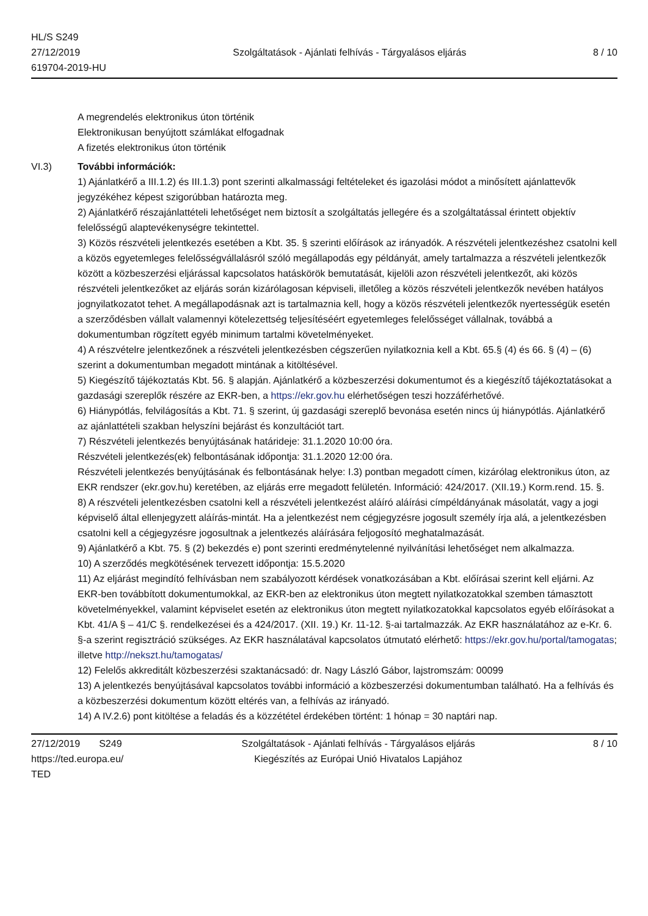HL/S S249
27/12/2019
619704-2019-HU
Szolgáltatások - Ajánlati felhívás - Tárgyalásos eljárás
8 / 10
A megrendelés elektronikus úton történik
Elektronikusan benyújtott számlákat elfogadnak
A fizetés elektronikus úton történik
VI.3) További információk:
1) Ajánlatkérő a III.1.2) és III.1.3) pont szerinti alkalmassági feltételeket és igazolási módot a minősített ajánlattevők jegyzékéhez képest szigorúbban határozta meg.
2) Ajánlatkérő részajánlattételi lehetőséget nem biztosít a szolgáltatás jellegére és a szolgáltatással érintett objektív felelősségű alaptevékenységre tekintettel.
3) Közös részvételi jelentkezés esetében a Kbt. 35. § szerinti előírások az irányadók. A részvételi jelentkezéshez csatolni kell a közös egyetemleges felelősségvállalásról szóló megállapodás egy példányát, amely tartalmazza a részvételi jelentkezők között a közbeszerzési eljárással kapcsolatos hatáskörök bemutatását, kijelöli azon részvételi jelentkezőt, aki közös részvételi jelentkezőket az eljárás során kizárólagosan képviseli, illetőleg a közös részvételi jelentkezők nevében hatályos jognyilatkozatot tehet. A megállapodásnak azt is tartalmaznia kell, hogy a közös részvételi jelentkezők nyertességük esetén a szerződésben vállalt valamennyi kötelezettség teljesítéséért egyetemleges felelősséget vállalnak, továbbá a dokumentumban rögzített egyéb minimum tartalmi követelményeket.
4) A részvételre jelentkezőnek a részvételi jelentkezésben cégszerűen nyilatkoznia kell a Kbt. 65.§ (4) és 66. § (4) – (6) szerint a dokumentumban megadott mintának a kitöltésével.
5) Kiegészítő tájékoztatás Kbt. 56. § alapján. Ajánlatkérő a közbeszerzési dokumentumot és a kiegészítő tájékoztatásokat a gazdasági szereplők részére az EKR-ben, a https://ekr.gov.hu elérhetőségen teszi hozzáférhetővé.
6) Hiánypótlás, felvilágosítás a Kbt. 71. § szerint, új gazdasági szereplő bevonása esetén nincs új hiánypótlás. Ajánlatkérő az ajánlattételi szakban helyszíni bejárást és konzultációt tart.
7) Részvételi jelentkezés benyújtásának határideje: 31.1.2020 10:00 óra.
Részvételi jelentkezés(ek) felbontásának időpontja: 31.1.2020 12:00 óra.
Részvételi jelentkezés benyújtásának és felbontásának helye: I.3) pontban megadott címen, kizárólag elektronikus úton, az EKR rendszer (ekr.gov.hu) keretében, az eljárás erre megadott felületén. Információ: 424/2017. (XII.19.) Korm.rend. 15. §.
8) A részvételi jelentkezésben csatolni kell a részvételi jelentkezést aláíró aláírási címpéldányának másolatát, vagy a jogi képviselő által ellenjegyzett aláírás-mintát. Ha a jelentkezést nem cégjegyzésre jogosult személy írja alá, a jelentkezésben csatolni kell a cégjegyzésre jogosultnak a jelentkezés aláírására feljogosító meghatalmazását.
9) Ajánlatkérő a Kbt. 75. § (2) bekezdés e) pont szerinti eredménytelenné nyilvánítási lehetőséget nem alkalmazza.
10) A szerződés megkötésének tervezett időpontja: 15.5.2020
11) Az eljárást megindító felhívásban nem szabályozott kérdések vonatkozásában a Kbt. előírásai szerint kell eljárni. Az EKR-ben továbbított dokumentumokkal, az EKR-ben az elektronikus úton megtett nyilatkozatokkal szemben támasztott követelményekkel, valamint képviselet esetén az elektronikus úton megtett nyilatkozatokkal kapcsolatos egyéb előírásokat a Kbt. 41/A § – 41/C §. rendelkezései és a 424/2017. (XII. 19.) Kr. 11-12. §-ai tartalmazzák. Az EKR használatához az e-Kr. 6. §-a szerint regisztráció szükséges. Az EKR használatával kapcsolatos útmutató elérhető: https://ekr.gov.hu/portal/tamogatas; illetve http://nekszt.hu/tamogatas/
12) Felelős akkreditált közbeszerzési szaktanácsadó: dr. Nagy László Gábor, lajstromszám: 00099
13) A jelentkezés benyújtásával kapcsolatos további információ a közbeszerzési dokumentumban található. Ha a felhívás és a közbeszerzési dokumentum között eltérés van, a felhívás az irányadó.
14) A IV.2.6) pont kitöltése a feladás és a közzététel érdekében történt: 1 hónap = 30 naptári nap.
27/12/2019 S249
https://ted.europa.eu/
TED
Szolgáltatások - Ajánlati felhívás - Tárgyalásos eljárás
Kiegészítés az Európai Unió Hivatalos Lapjához
8 / 10